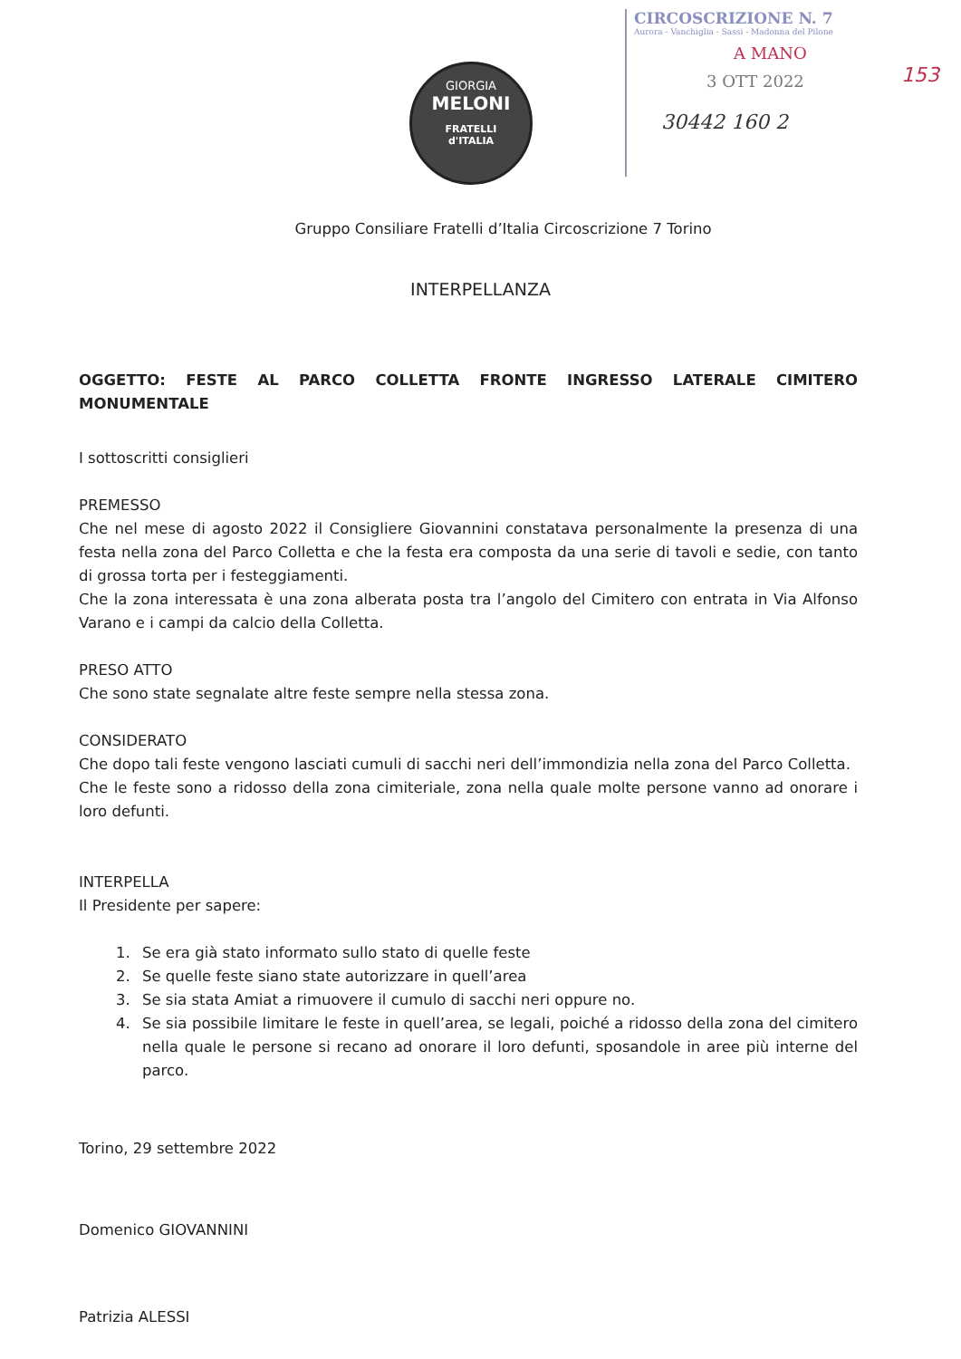GIORGIA
MELONI
FRATELLI
d'ITALIA
CIRCOSCRIZIONE N. 7
Aurora - Vanchiglia - Sassi - Madonna del Pilone
A MANO
3 OTT 2022
30442 160 2
153
Gruppo Consiliare Fratelli d’Italia Circoscrizione 7 Torino
INTERPELLANZA
OGGETTO: FESTE AL PARCO COLLETTA FRONTE INGRESSO LATERALE CIMITERO MONUMENTALE
I sottoscritti consiglieri
PREMESSO
Che nel mese di agosto 2022 il Consigliere Giovannini constatava personalmente la presenza di una festa nella zona del Parco Colletta e che la festa era composta da una serie di tavoli e sedie, con tanto di grossa torta per i festeggiamenti.
Che la zona interessata è una zona alberata posta tra l’angolo del Cimitero con entrata in Via Alfonso Varano e i campi da calcio della Colletta.
PRESO ATTO
Che sono state segnalate altre feste sempre nella stessa zona.
CONSIDERATO
Che dopo tali feste vengono lasciati cumuli di sacchi neri dell’immondizia nella zona del Parco Colletta.
Che le feste sono a ridosso della zona cimiteriale, zona nella quale molte persone vanno ad onorare i loro defunti.
INTERPELLA
Il Presidente per sapere:
1. Se era già stato informato sullo stato di quelle feste
2. Se quelle feste siano state autorizzare in quell’area
3. Se sia stata Amiat a rimuovere il cumulo di sacchi neri oppure no.
4. Se sia possibile limitare le feste in quell’area, se legali, poiché a ridosso della zona del cimitero nella quale le persone si recano ad onorare il loro defunti, sposandole in aree più interne del parco.
Torino, 29 settembre 2022
Domenico GIOVANNINI
Patrizia ALESSI